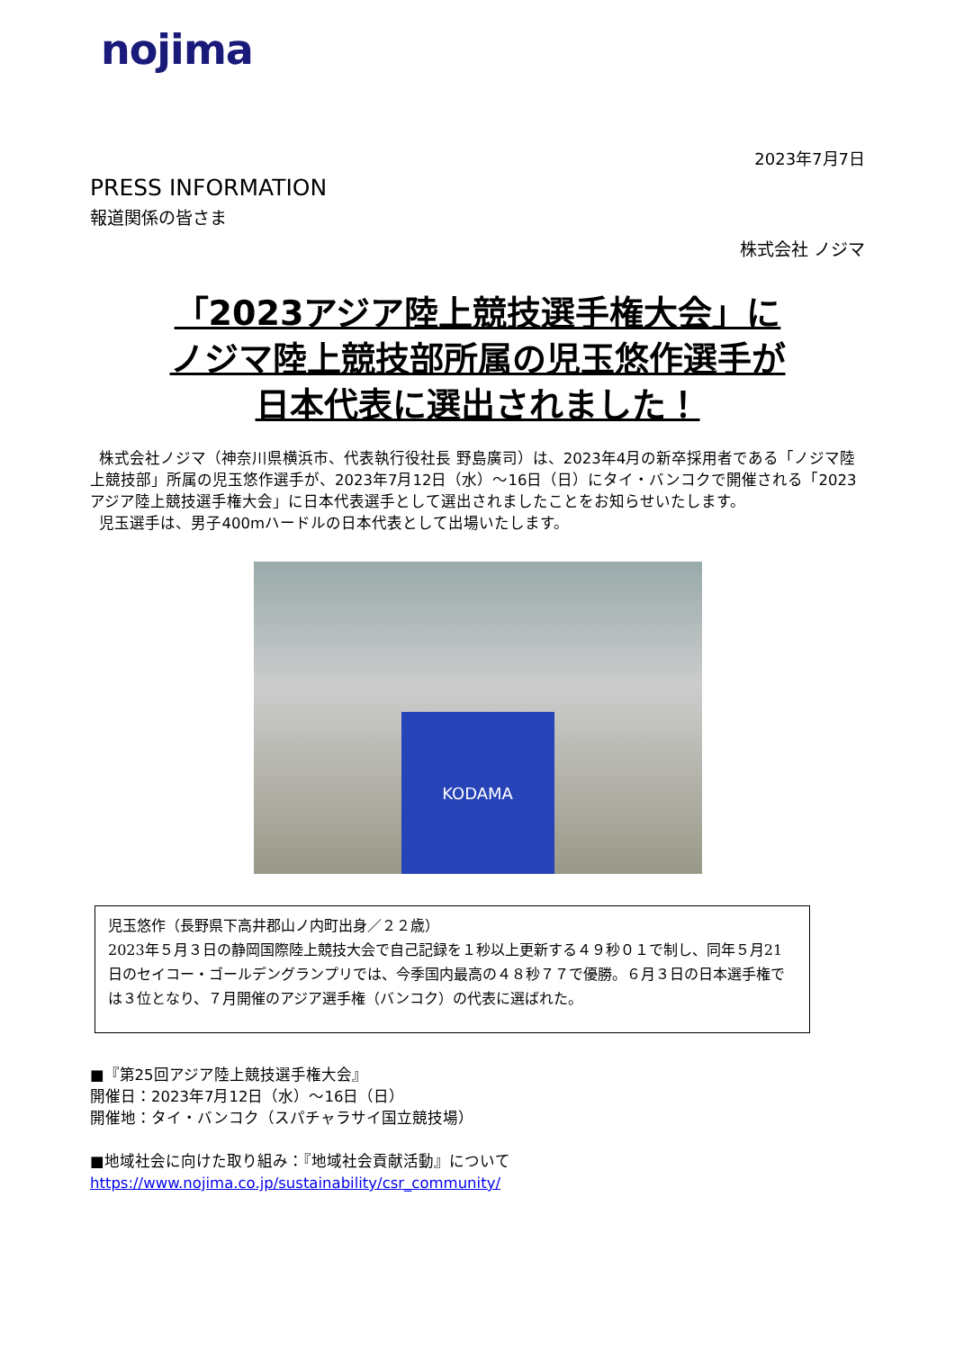nojima
2023年7月7日
PRESS INFORMATION
報道関係の皆さま
株式会社 ノジマ
「2023アジア陸上競技選手権大会」に
ノジマ陸上競技部所属の児玉悠作選手が
日本代表に選出されました！
株式会社ノジマ（神奈川県横浜市、代表執行役社長 野島廣司）は、2023年4月の新卒採用者である「ノジマ陸上競技部」所属の児玉悠作選手が、2023年7月12日（水）～16日（日）にタイ・バンコクで開催される「2023アジア陸上競技選手権大会」に日本代表選手として選出されましたことをお知らせいたします。
児玉選手は、男子400mハードルの日本代表として出場いたします。
KODAMA
児玉悠作（長野県下高井郡山ノ内町出身／２２歳）
2023年５月３日の静岡国際陸上競技大会で自己記録を１秒以上更新する４９秒０１で制し、同年５月21日のセイコー・ゴールデングランプリでは、今季国内最高の４８秒７７で優勝。６月３日の日本選手権では３位となり、７月開催のアジア選手権（バンコク）の代表に選ばれた。
■『第25回アジア陸上競技選手権大会』
開催日：2023年7月12日（水）～16日（日）
開催地：タイ・バンコク（スパチャラサイ国立競技場）
■地域社会に向けた取り組み：『地域社会貢献活動』について
https://www.nojima.co.jp/sustainability/csr_community/